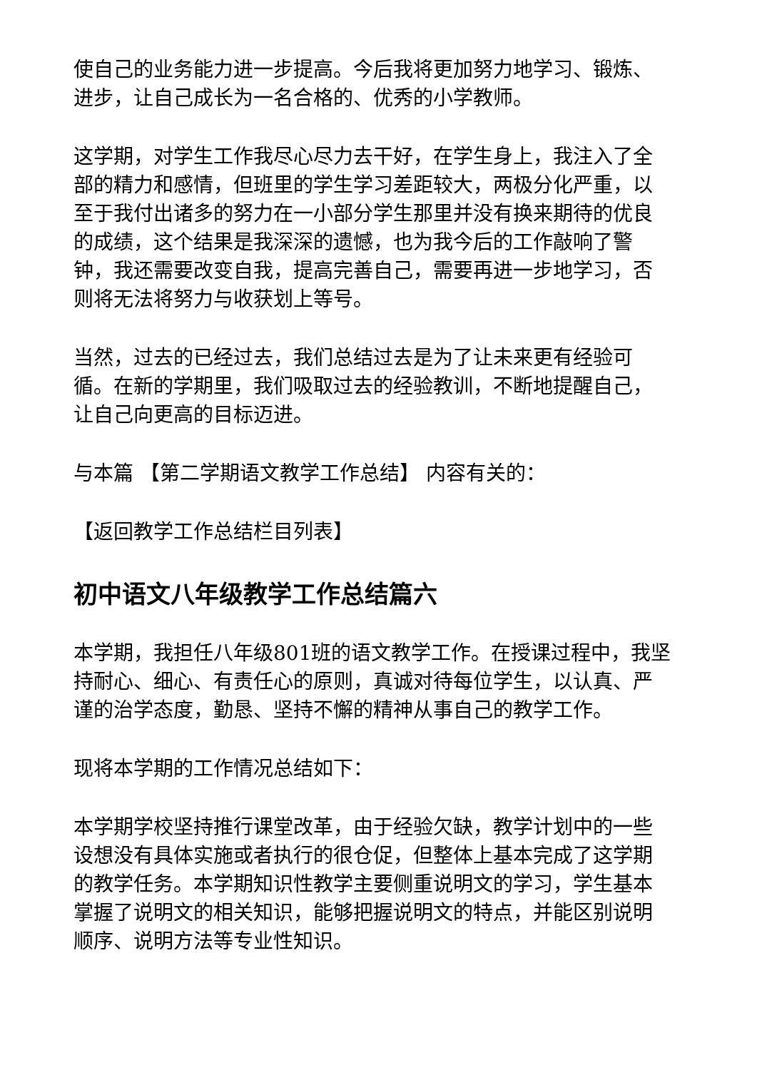使自己的业务能力进一步提高。今后我将更加努力地学习、锻炼、进步，让自己成长为一名合格的、优秀的小学教师。
这学期，对学生工作我尽心尽力去干好，在学生身上，我注入了全部的精力和感情，但班里的学生学习差距较大，两极分化严重，以至于我付出诸多的努力在一小部分学生那里并没有换来期待的优良的成绩，这个结果是我深深的遗憾，也为我今后的工作敲响了警钟，我还需要改变自我，提高完善自己，需要再进一步地学习，否则将无法将努力与收获划上等号。
当然，过去的已经过去，我们总结过去是为了让未来更有经验可循。在新的学期里，我们吸取过去的经验教训，不断地提醒自己，让自己向更高的目标迈进。
与本篇 【第二学期语文教学工作总结】 内容有关的：
【返回教学工作总结栏目列表】
初中语文八年级教学工作总结篇六
本学期，我担任八年级801班的语文教学工作。在授课过程中，我坚持耐心、细心、有责任心的原则，真诚对待每位学生，以认真、严谨的治学态度，勤恳、坚持不懈的精神从事自己的教学工作。
现将本学期的工作情况总结如下：
本学期学校坚持推行课堂改革，由于经验欠缺，教学计划中的一些设想没有具体实施或者执行的很仓促，但整体上基本完成了这学期的教学任务。本学期知识性教学主要侧重说明文的学习，学生基本掌握了说明文的相关知识，能够把握说明文的特点，并能区别说明顺序、说明方法等专业性知识。